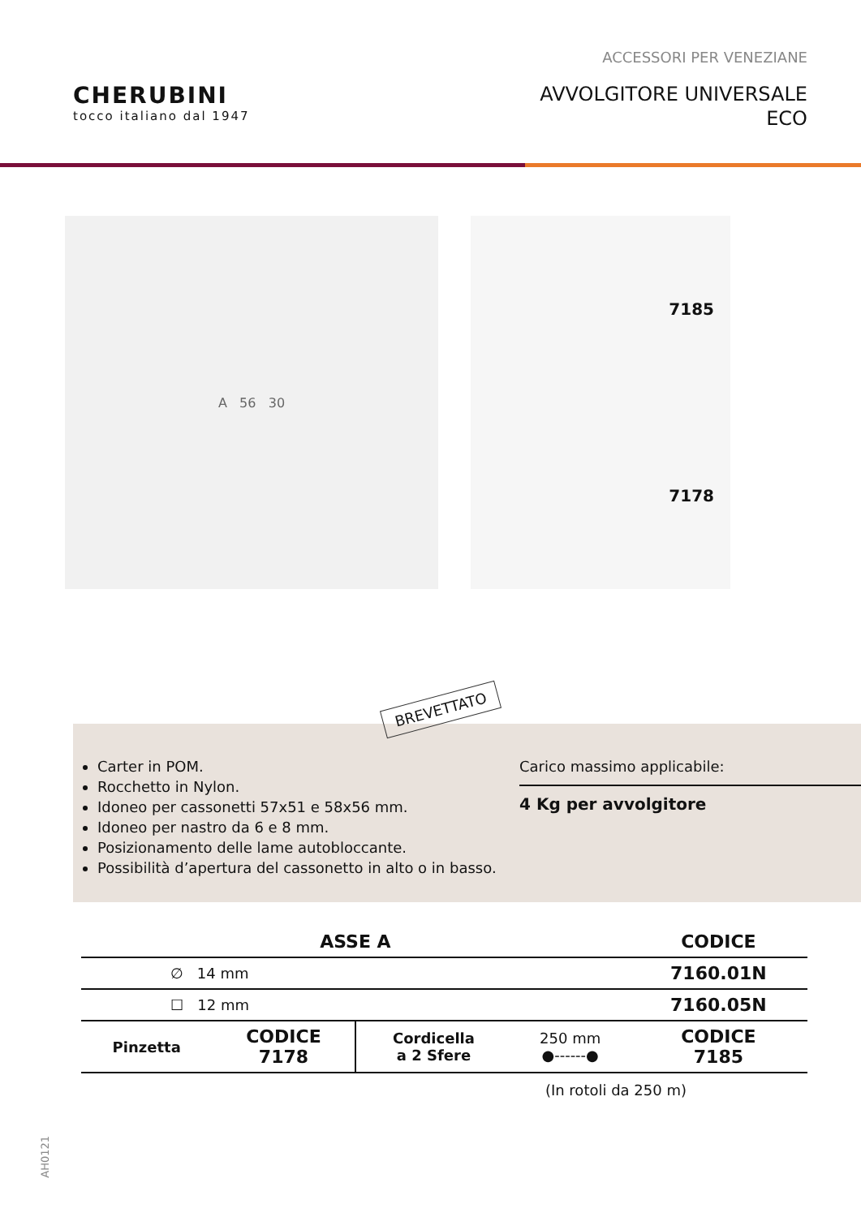ACCESSORI PER VENEZIANE
CHERUBINI
tocco italiano dal 1947
AVVOLGITORE UNIVERSALE
ECO
A 56 30
7185
7178
BREVETTATO
Carter in POM.
Rocchetto in Nylon.
Idoneo per cassonetti 57x51 e 58x56 mm.
Idoneo per nastro da 6 e 8 mm.
Posizionamento delle lame autobloccante.
Possibilità d’apertura del cassonetto in alto o in basso.
Carico massimo applicabile:
4 Kg per avvolgitore
| ASSE A | | | | CODICE |
| --- | --- | --- | --- | --- |
| ∅ 14 mm | | | | 7160.01N |
| ☐ 12 mm | | | | 7160.05N |
| Pinzetta | CODICE 7178 | Cordicella a 2 Sfere | 250 mm ●------● | CODICE 7185 |
(In rotoli da 250 m)
AH0121